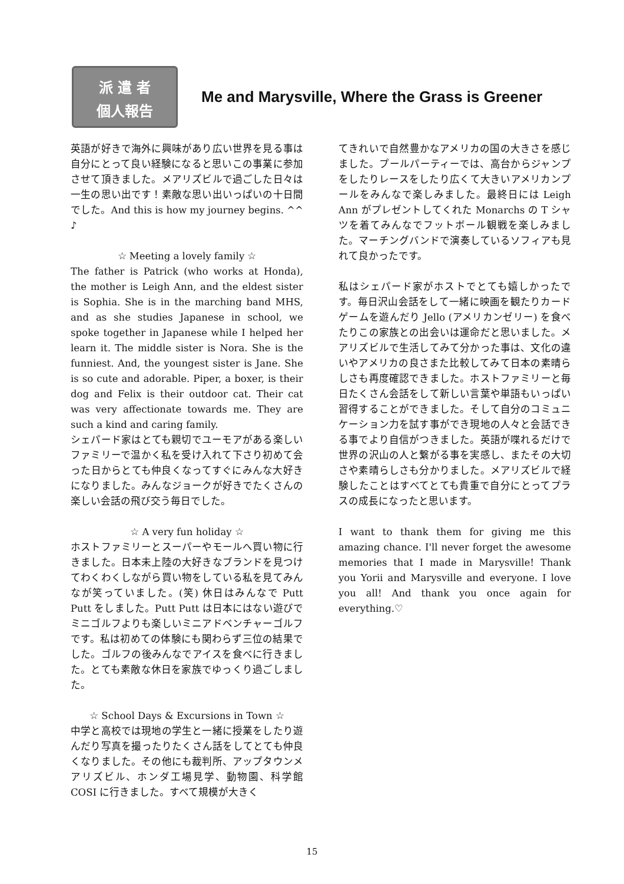派 遣 者
個人報告
Me and Marysville, Where the Grass is Greener
英語が好きで海外に興味があり広い世界を見る事は自分にとって良い経験になると思いこの事業に参加させて頂きました。メアリズビルで過ごした日々は一生の思い出です！素敵な思い出いっぱいの十日間でした。And this is how my journey begins. ^^ ♪
☆ Meeting a lovely family ☆
The father is Patrick (who works at Honda), the mother is Leigh Ann, and the eldest sister is Sophia. She is in the marching band MHS, and as she studies Japanese in school, we spoke together in Japanese while I helped her learn it. The middle sister is Nora. She is the funniest. And, the youngest sister is Jane. She is so cute and adorable. Piper, a boxer, is their dog and Felix is their outdoor cat. Their cat was very affectionate towards me. They are such a kind and caring family.
シェパード家はとても親切でユーモアがある楽しいファミリーで温かく私を受け入れて下さり初めて会った日からとても仲良くなってすぐにみんな大好きになりました。みんなジョークが好きでたくさんの楽しい会話の飛び交う毎日でした。
☆ A very fun holiday ☆
ホストファミリーとスーパーやモールへ買い物に行きました。日本未上陸の大好きなブランドを見つけてわくわくしながら買い物をしている私を見てみんなが笑っていました。(笑) 休日はみんなで Putt Putt をしました。Putt Putt は日本にはない遊びでミニゴルフよりも楽しいミニアドベンチャーゴルフです。私は初めての体験にも関わらず三位の結果でした。ゴルフの後みんなでアイスを食べに行きました。とても素敵な休日を家族でゆっくり過ごしました。
☆ School Days & Excursions in Town ☆
中学と高校では現地の学生と一緒に授業をしたり遊んだり写真を撮ったりたくさん話をしてとても仲良くなりました。その他にも裁判所、アップタウンメアリズビル、ホンダ工場見学、動物園、科学館 COSI に行きました。すべて規模が大きく
てきれいで自然豊かなアメリカの国の大きさを感じました。プールパーティーでは、高台からジャンプをしたりレースをしたり広くて大きいアメリカンプールをみんなで楽しみました。最終日には Leigh Ann がプレゼントしてくれた Monarchs の T シャツを着てみんなでフットボール観戦を楽しみました。マーチングバンドで演奏しているソフィアも見れて良かったです。
私はシェパード家がホストでとても嬉しかったです。毎日沢山会話をして一緒に映画を観たりカードゲームを遊んだり Jello (アメリカンゼリー) を食べたりこの家族との出会いは運命だと思いました。メアリズビルで生活してみて分かった事は、文化の違いやアメリカの良さまた比較してみて日本の素晴らしさも再度確認できました。ホストファミリーと毎日たくさん会話をして新しい言葉や単語もいっぱい習得することができました。そして自分のコミュニケーション力を試す事ができ現地の人々と会話できる事でより自信がつきました。英語が喋れるだけで世界の沢山の人と繋がる事を実感し、またその大切さや素晴らしさも分かりました。メアリズビルで経験したことはすべてとても貴重で自分にとってプラスの成長になったと思います。
I want to thank them for giving me this amazing chance. I'll never forget the awesome memories that I made in Marysville! Thank you Yorii and Marysville and everyone. I love you all! And thank you once again for everything.♡
15